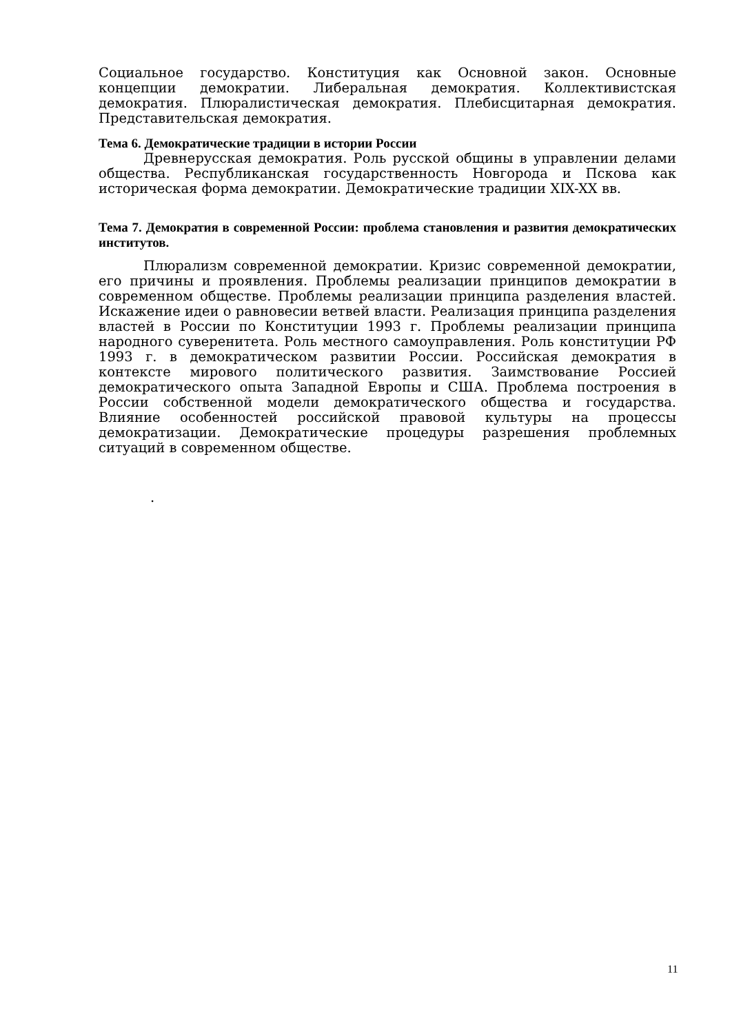Социальное государство. Конституция как Основной закон. Основные концепции демократии. Либеральная демократия. Коллективистская демократия. Плюралистическая демократия. Плебисцитарная демократия. Представительская демократия.
Тема 6. Демократические традиции в истории России
Древнерусская демократия. Роль русской общины в управлении делами общества. Республиканская государственность Новгорода и Пскова как историческая форма демократии. Демократические традиции XIX-XX вв.
Тема 7. Демократия в современной России: проблема становления и развития демократических институтов.
Плюрализм современной демократии. Кризис современной демократии, его причины и проявления. Проблемы реализации принципов демократии в современном обществе. Проблемы реализации принципа разделения властей. Искажение идеи о равновесии ветвей власти. Реализация принципа разделения властей в России по Конституции 1993 г. Проблемы реализации принципа народного суверенитета. Роль местного самоуправления. Роль конституции РФ 1993 г. в демократическом развитии России. Российская демократия в контексте мирового политического развития. Заимствование Россией демократического опыта Западной Европы и США. Проблема построения в России собственной модели демократического общества и государства. Влияние особенностей российской правовой культуры на процессы демократизации. Демократические процедуры разрешения проблемных ситуаций в современном обществе.
.
11